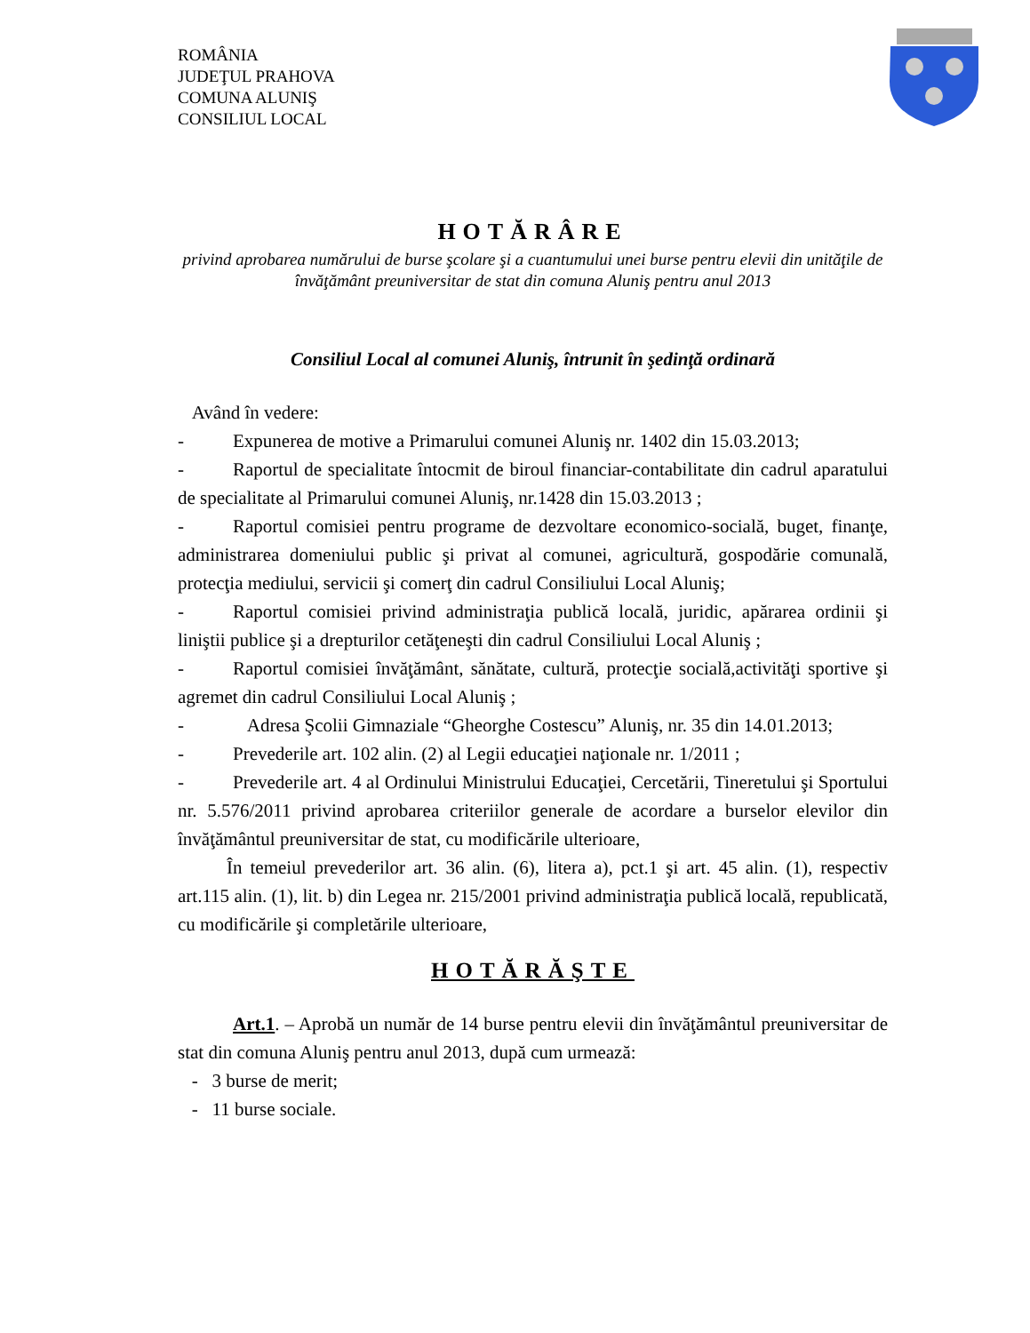ROMÂNIA
JUDEŢUL PRAHOVA
COMUNA ALUNIŞ
CONSILIUL LOCAL
HOTĂRÂRE
privind aprobarea numărului de burse şcolare şi a cuantumului unei burse pentru elevii din unităţile de învăţământ preuniversitar de stat din comuna Aluniş pentru anul 2013
Consiliul Local al comunei Aluniş, întrunit în şedinţă ordinară
Având în vedere:
- Expunerea de motive a Primarului comunei Aluniş nr. 1402 din 15.03.2013;
- Raportul de specialitate întocmit de biroul financiar-contabilitate din cadrul aparatului de specialitate al Primarului comunei Aluniş, nr.1428 din 15.03.2013 ;
- Raportul comisiei pentru programe de dezvoltare economico-socială, buget, finanţe, administrarea domeniului public şi privat al comunei, agricultură, gospodărie comunală, protecţia mediului, servicii şi comerţ din cadrul Consiliului Local Aluniş;
- Raportul comisiei privind administraţia publică locală, juridic, apărarea ordinii şi liniştii publice şi a drepturilor cetăţeneşti din cadrul Consiliului Local Aluniş ;
- Raportul comisiei învăţământ, sănătate, cultură, protecţie socială,activităţi sportive şi agremet din cadrul Consiliului Local Aluniş ;
- Adresa Şcolii Gimnaziale “Gheorghe Costescu” Aluniş, nr. 35 din 14.01.2013;
- Prevederile art. 102 alin. (2) al Legii educaţiei naţionale nr. 1/2011 ;
- Prevederile art. 4 al Ordinului Ministrului Educaţiei, Cercetării, Tineretului şi Sportului nr. 5.576/2011 privind aprobarea criteriilor generale de acordare a burselor elevilor din învăţământul preuniversitar de stat, cu modificările ulterioare,
În temeiul prevederilor art. 36 alin. (6), litera a), pct.1 şi art. 45 alin. (1), respectiv art.115 alin. (1), lit. b) din Legea nr. 215/2001 privind administraţia publică locală, republicată, cu modificările şi completările ulterioare,
HOTĂRĂŞTE
Art.1. – Aprobă un număr de 14 burse pentru elevii din învăţământul preuniversitar de stat din comuna Aluniş pentru anul 2013, după cum urmează:
- 3 burse de merit;
- 11 burse sociale.